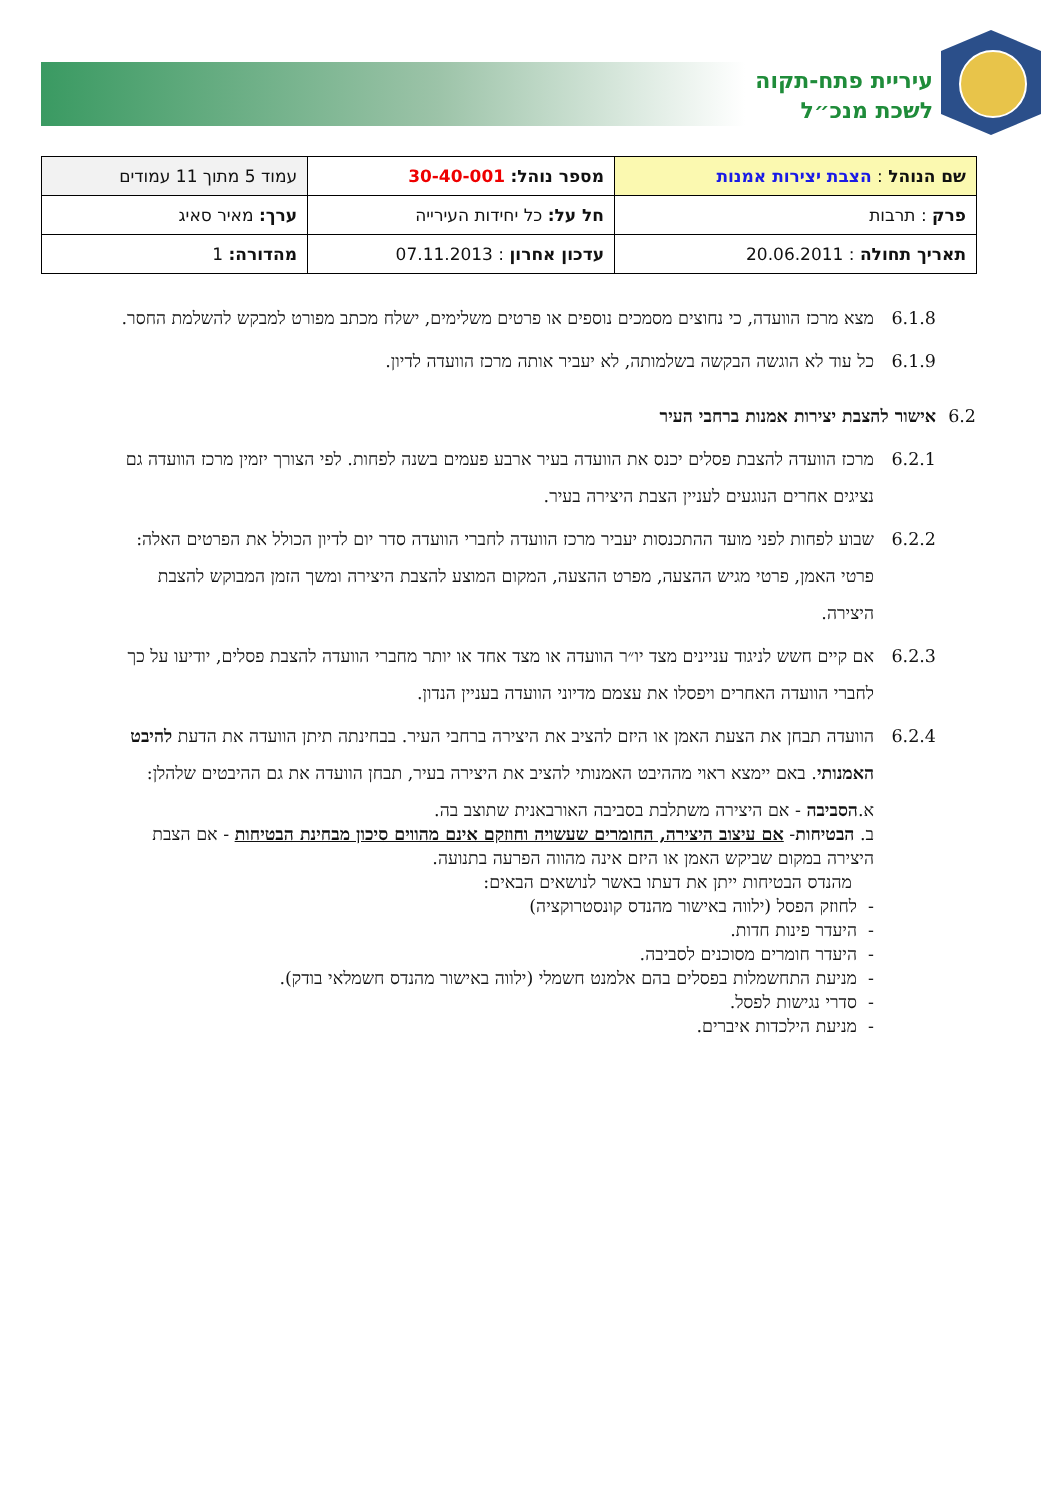עיריית פתח-תקוה
לשכת מנכ״ל
| שם הנוהל : הצבת יצירות אמנות | מספר נוהל: 30-40-001 | עמוד 5 מתוך 11 עמודים |
| פרק : תרבות | חל על: כל יחידות העירייה | ערך: מאיר סאיג |
| תאריך תחולה : 20.06.2011 | עדכון אחרון : 07.11.2013 | מהדורה: 1 |
6.1.8 מצא מרכז הוועדה, כי נחוצים מסמכים נוספים או פרטים משלימים, ישלח מכתב מפורט למבקש להשלמת החסר.
6.1.9 כל עוד לא הוגשה הבקשה בשלמותה, לא יעביר אותה מרכז הוועדה לדיון.
6.2 אישור להצבת יצירות אמנות ברחבי העיר
6.2.1 מרכז הוועדה להצבת פסלים יכנס את הוועדה בעיר ארבע פעמים בשנה לפחות. לפי הצורך יזמין מרכז הוועדה גם נציגים אחרים הנוגעים לעניין הצבת היצירה בעיר.
6.2.2 שבוע לפחות לפני מועד ההתכנסות יעביר מרכז הוועדה לחברי הוועדה סדר יום לדיון הכולל את הפרטים האלה: פרטי האמן, פרטי מגיש ההצעה, מפרט ההצעה, המקום המוצע להצבת היצירה ומשך הזמן המבוקש להצבת היצירה.
6.2.3 אם קיים חשש לניגוד עניינים מצד יו״ר הוועדה או מצד אחד או יותר מחברי הוועדה להצבת פסלים, יודיעו על כך לחברי הוועדה האחרים ויפסלו את עצמם מדיוני הוועדה בעניין הנדון.
6.2.4 הוועדה תבחן את הצעת האמן או היזם להציב את היצירה ברחבי העיר. בבחינתה תיתן הוועדה את הדעת להיבט האמנותי. באם יימצא ראוי מההיבט האמנותי להציב את היצירה בעיר, תבחן הוועדה את גם ההיבטים שלהלן:
א.הסביבה - אם היצירה משתלבת בסביבה האורבאנית שתוצב בה.
ב. הבטיחות- אם עיצוב היצירה, החומרים שעשויה וחוזקם אינם מהווים סיכון מבחינת הבטיחות - אם הצבת היצירה במקום שביקש האמן או היזם אינה מהווה הפרעה בתנועה.
מהנדס הבטיחות ייתן את דעתו באשר לנושאים הבאים:
- לחוזק הפסל (ילווה באישור מהנדס קונסטרוקציה)
- היעדר פינות חדות.
- היעדר חומרים מסוכנים לסביבה.
- מניעת התחשמלות בפסלים בהם אלמנט חשמלי (ילווה באישור מהנדס חשמלאי בודק).
- סדרי נגישות לפסל.
- מניעת הילכדות איברים.